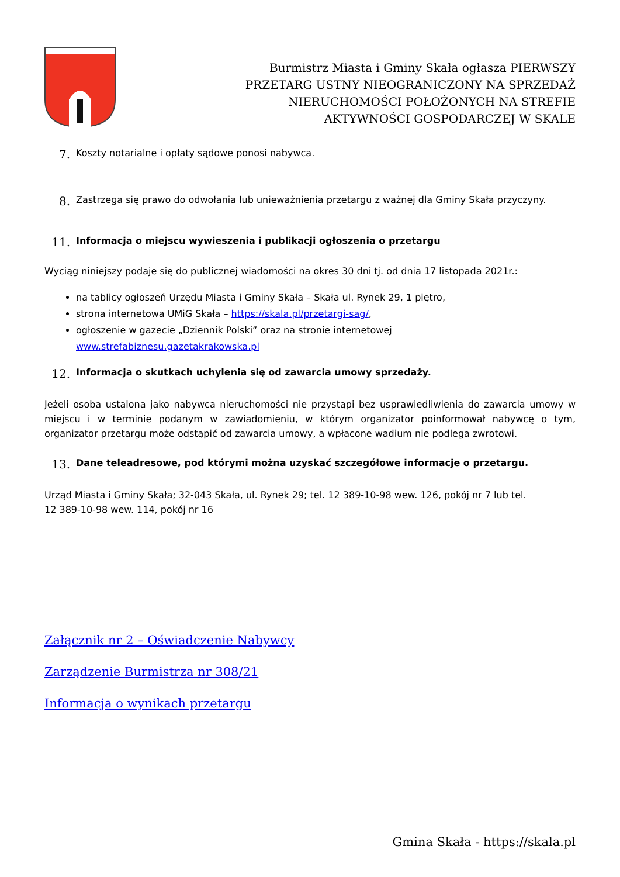Burmistrz Miasta i Gminy Skała ogłasza PIERWSZY PRZETARG USTNY NIEOGRANICZONY NA SPRZEDAŻ NIERUCHOMOŚCI POŁOŻONYCH NA STREFIE AKTYWNOŚCI GOSPODARCZEJ W SKALE
7. Koszty notarialne i opłaty sądowe ponosi nabywca.
8. Zastrzega się prawo do odwołania lub unieważnienia przetargu z ważnej dla Gminy Skała przyczyny.
11. Informacja o miejscu wywieszenia i publikacji ogłoszenia o przetargu
Wyciąg niniejszy podaje się do publicznej wiadomości na okres 30 dni tj. od dnia 17 listopada 2021r.:
na tablicy ogłoszeń Urzędu Miasta i Gminy Skała – Skała ul. Rynek 29, 1 piętro,
strona internetowa UMiG Skała – https://skala.pl/przetargi-sag/,
ogłoszenie w gazecie „Dziennik Polski” oraz na stronie internetowej www.strefabiznesu.gazetakrakowska.pl
12. Informacja o skutkach uchylenia się od zawarcia umowy sprzedaży.
Jeżeli osoba ustalona jako nabywca nieruchomości nie przystąpi bez usprawiedliwienia do zawarcia umowy w miejscu i w terminie podanym w zawiadomieniu, w którym organizator poinformował nabywcę o tym, organizator przetargu może odstąpić od zawarcia umowy, a wpłacone wadium nie podlega zwrotowi.
13. Dane teleadresowe, pod którymi można uzyskać szczegółowe informacje o przetargu.
Urząd Miasta i Gminy Skała; 32-043 Skała, ul. Rynek 29; tel. 12 389-10-98 wew. 126, pokój nr 7 lub tel.
12 389-10-98 wew. 114, pokój nr 16
Załącznik nr 2 – Oświadczenie Nabywcy
Zarządzenie Burmistrza nr 308/21
Informacja o wynikach przetargu
Gmina Skała - https://skala.pl